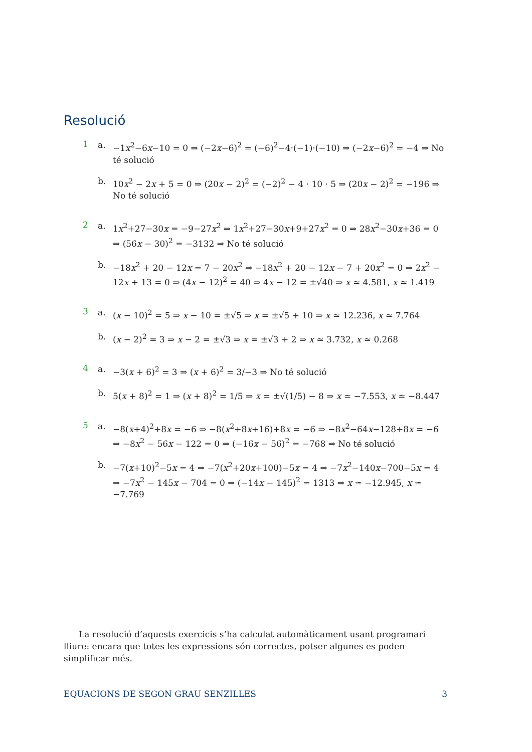Resolució
1
a. −1x<sup>2</sup>−6x−10 = 0 ⇒ (−2x−6)<sup>2</sup> = (−6)<sup>2</sup>−4·(−1)·(−10) ⇒ (−2x−6)<sup>2</sup> = −4 ⇒ No té solució
b. 10x<sup>2</sup> − 2x + 5 = 0 ⇒ (20x − 2)<sup>2</sup> = (−2)<sup>2</sup> − 4 · 10 · 5 ⇒ (20x − 2)<sup>2</sup> = −196 ⇒ No té solució
2
a. 1x<sup>2</sup>+27−30x = −9−27x<sup>2</sup> ⇒ 1x<sup>2</sup>+27−30x+9+27x<sup>2</sup> = 0 ⇒ 28x<sup>2</sup>−30x+36 = 0 ⇒ (56x − 30)<sup>2</sup> = −3132 ⇒ No té solució
b. −18x<sup>2</sup> + 20 − 12x = 7 − 20x<sup>2</sup> ⇒ −18x<sup>2</sup> + 20 − 12x − 7 + 20x<sup>2</sup> = 0 ⇒ 2x<sup>2</sup> − 12x + 13 = 0 ⇒ (4x − 12)<sup>2</sup> = 40 ⇒ 4x − 12 = ±√40 ⇒ x ≃ 4.581, x ≃ 1.419
3
a. (x − 10)<sup>2</sup> = 5 ⇒ x − 10 = ±√5 ⇒ x = ±√5 + 10 ⇒ x ≃ 12.236, x ≃ 7.764
b. (x − 2)<sup>2</sup> = 3 ⇒ x − 2 = ±√3 ⇒ x = ±√3 + 2 ⇒ x ≃ 3.732, x ≃ 0.268
4
a. −3(x + 6)<sup>2</sup> = 3 ⇒ (x + 6)<sup>2</sup> = 3/−3 ⇒ No té solució
b. 5(x + 8)<sup>2</sup> = 1 ⇒ (x + 8)<sup>2</sup> = 1/5 ⇒ x = ±√(1/5) − 8 ⇒ x ≃ −7.553, x ≃ −8.447
5
a. −8(x+4)<sup>2</sup>+8x = −6 ⇒ −8(x<sup>2</sup>+8x+16)+8x = −6 ⇒ −8x<sup>2</sup>−64x−128+8x = −6 ⇒ −8x<sup>2</sup> − 56x − 122 = 0 ⇒ (−16x − 56)<sup>2</sup> = −768 ⇒ No té solució
b. −7(x+10)<sup>2</sup>−5x = 4 ⇒ −7(x<sup>2</sup>+20x+100)−5x = 4 ⇒ −7x<sup>2</sup>−140x−700−5x = 4 ⇒ −7x<sup>2</sup> − 145x − 704 = 0 ⇒ (−14x − 145)<sup>2</sup> = 1313 ⇒ x ≃ −12.945, x ≃ −7.769
La resolució d’aquests exercicis s’ha calculat automàticament usant programari lliure: encara que totes les expressions són correctes, potser algunes es poden simplificar més.
EQUACIONS DE SEGON GRAU SENZILLES 3